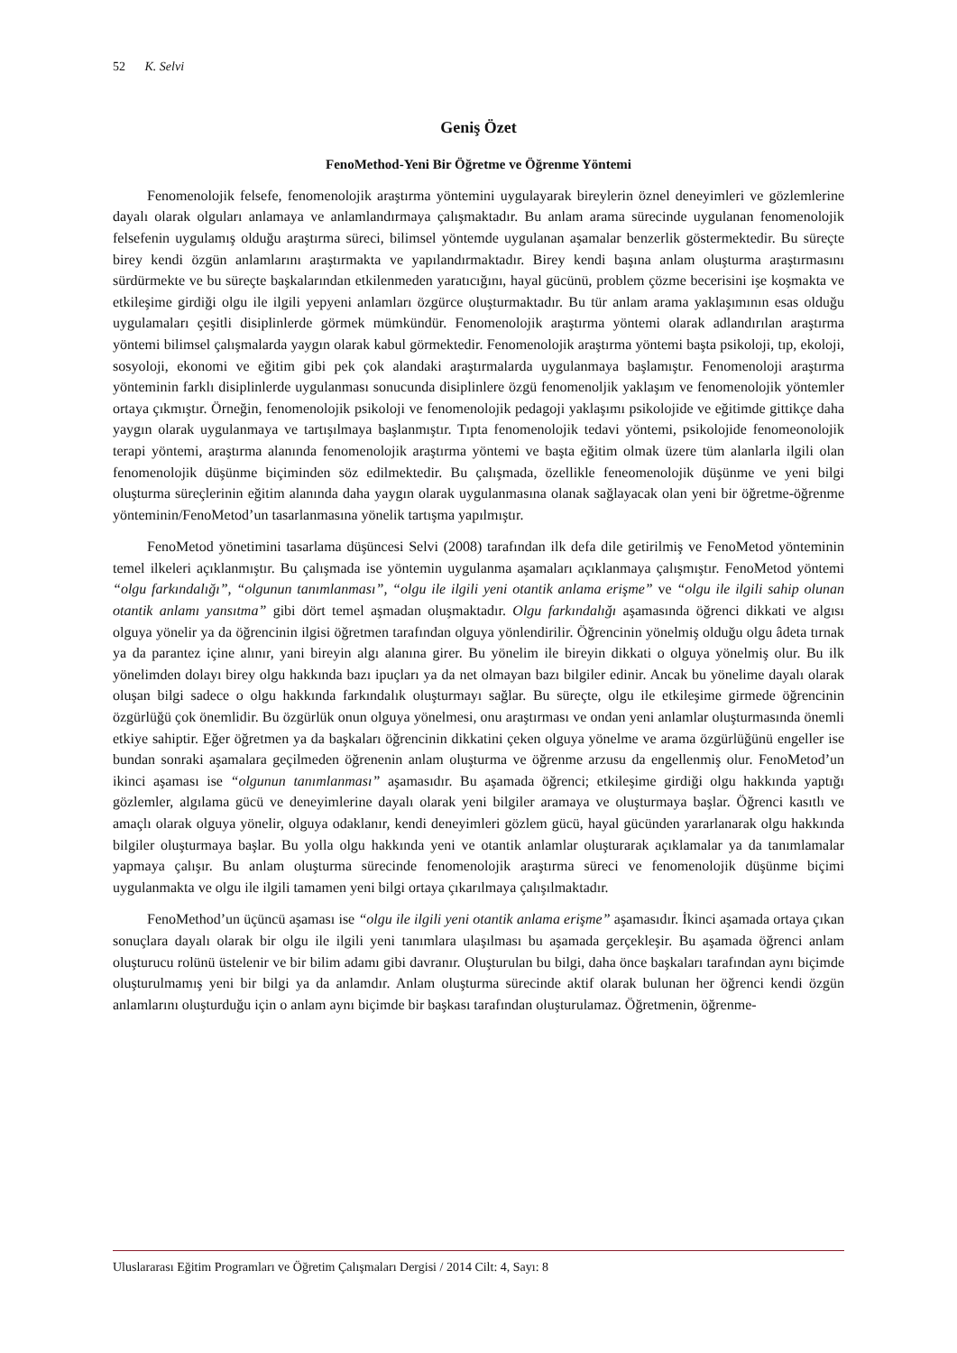52 K. Selvi
Geniş Özet
FenoMethod-Yeni Bir Öğretme ve Öğrenme Yöntemi
Fenomenolojik felsefe, fenomenolojik araştırma yöntemini uygulayarak bireylerin öznel deneyimleri ve gözlemlerine dayalı olarak olguları anlamaya ve anlamlandırmaya çalışmaktadır. Bu anlam arama sürecinde uygulanan fenomenolojik felsefenin uygulamış olduğu araştırma süreci, bilimsel yöntemde uygulanan aşamalar benzerlik göstermektedir. Bu süreçte birey kendi özgün anlamlarını araştırmakta ve yapılandırmaktadır. Birey kendi başına anlam oluşturma araştırmasını sürdürmekte ve bu süreçte başkalarından etkilenmeden yaratıcığını, hayal gücünü, problem çözme becerisini işe koşmakta ve etkileşime girdiği olgu ile ilgili yepyeni anlamları özgürce oluşturmaktadır. Bu tür anlam arama yaklaşımının esas olduğu uygulamaları çeşitli disiplinlerde görmek mümkündür. Fenomenolojik araştırma yöntemi olarak adlandırılan araştırma yöntemi bilimsel çalışmalarda yaygın olarak kabul görmektedir. Fenomenolojik araştırma yöntemi başta psikoloji, tıp, ekoloji, sosyoloji, ekonomi ve eğitim gibi pek çok alandaki araştırmalarda uygulanmaya başlamıştır. Fenomenoloji araştırma yönteminin farklı disiplinlerde uygulanması sonucunda disiplinlere özgü fenomenoljik yaklaşım ve fenomenolojik yöntemler ortaya çıkmıştır. Örneğin, fenomenolojik psikoloji ve fenomenolojik pedagoji yaklaşımı psikolojide ve eğitimde gittikçe daha yaygın olarak uygulanmaya ve tartışılmaya başlanmıştır. Tıpta fenomenolojik tedavi yöntemi, psikolojide fenomeonolojik terapi yöntemi, araştırma alanında fenomenolojik araştırma yöntemi ve başta eğitim olmak üzere tüm alanlarla ilgili olan fenomenolojik düşünme biçiminden söz edilmektedir. Bu çalışmada, özellikle feneomenolojik düşünme ve yeni bilgi oluşturma süreçlerinin eğitim alanında daha yaygın olarak uygulanmasına olanak sağlayacak olan yeni bir öğretme-öğrenme yönteminin/FenoMetod’un tasarlanmasına yönelik tartışma yapılmıştır.
FenoMetod yönetimini tasarlama düşüncesi Selvi (2008) tarafından ilk defa dile getirilmiş ve FenoMetod yönteminin temel ilkeleri açıklanmıştır. Bu çalışmada ise yöntemin uygulanma aşamaları açıklanmaya çalışmıştır. FenoMetod yöntemi “olgu farkındalığı”, “olgunun tanımlanması”, “olgu ile ilgili yeni otantik anlama erişme” ve “olgu ile ilgili sahip olunan otantik anlamı yansıtma” gibi dört temel aşmadan oluşmaktadır. Olgu farkındalığı aşamasında öğrenci dikkati ve algısı olguya yönelir ya da öğrencinin ilgisi öğretmen tarafından olguya yönlendirilir. Öğrencinin yönelmiş olduğu olgu âdeta tırnak ya da parantez içine alınır, yani bireyin algı alanına girer. Bu yönelim ile bireyin dikkati o olguya yönelmiş olur. Bu ilk yönelimden dolayı birey olgu hakkında bazı ipuçları ya da net olmayan bazı bilgiler edinir. Ancak bu yönelime dayalı olarak oluşan bilgi sadece o olgu hakkında farkındalık oluşturmayı sağlar. Bu süreçte, olgu ile etkileşime girmede öğrencinin özgürlüğü çok önemlidir. Bu özgürlük onun olguya yönelmesi, onu araştırması ve ondan yeni anlamlar oluşturmasında önemli etkiye sahiptir. Eğer öğretmen ya da başkaları öğrencinin dikkatini çeken olguya yönelme ve arama özgürlüğünü engeller ise bundan sonraki aşamalara geçilmeden öğrenenin anlam oluşturma ve öğrenme arzusu da engellenmiş olur. FenoMetod’un ikinci aşaması ise “olgunun tanımlanması” aşamasıdır. Bu aşamada öğrenci; etkileşime girdiği olgu hakkında yaptığı gözlemler, algılama gücü ve deneyimlerine dayalı olarak yeni bilgiler aramaya ve oluşturmaya başlar. Öğrenci kasıtlı ve amaçlı olarak olguya yönelir, olguya odaklanır, kendi deneyimleri gözlem gücü, hayal gücünden yararlanarak olgu hakkında bilgiler oluşturmaya başlar. Bu yolla olgu hakkında yeni ve otantik anlamlar oluşturarak açıklamalar ya da tanımlamalar yapmaya çalışır. Bu anlam oluşturma sürecinde fenomenolojik araştırma süreci ve fenomenolojik düşünme biçimi uygulanmakta ve olgu ile ilgili tamamen yeni bilgi ortaya çıkarılmaya çalışılmaktadır.
FenoMethod’un üçüncü aşaması ise “olgu ile ilgili yeni otantik anlama erişme” aşamasıdır. İkinci aşamada ortaya çıkan sonuçlara dayalı olarak bir olgu ile ilgili yeni tanımlara ulaşılması bu aşamada gerçekleşir. Bu aşamada öğrenci anlam oluşturucu rolünü üstelenir ve bir bilim adamı gibi davranır. Oluşturulan bu bilgi, daha önce başkaları tarafından aynı biçimde oluşturulmamış yeni bir bilgi ya da anlamdır. Anlam oluşturma sürecinde aktif olarak bulunan her öğrenci kendi özgün anlamlarını oluşturduğu için o anlam aynı biçimde bir başkası tarafından oluşturulamaz. Öğretmenin, öğrenme-
Uluslararası Eğitim Programları ve Öğretim Çalışmaları Dergisi / 2014 Cilt: 4, Sayı: 8